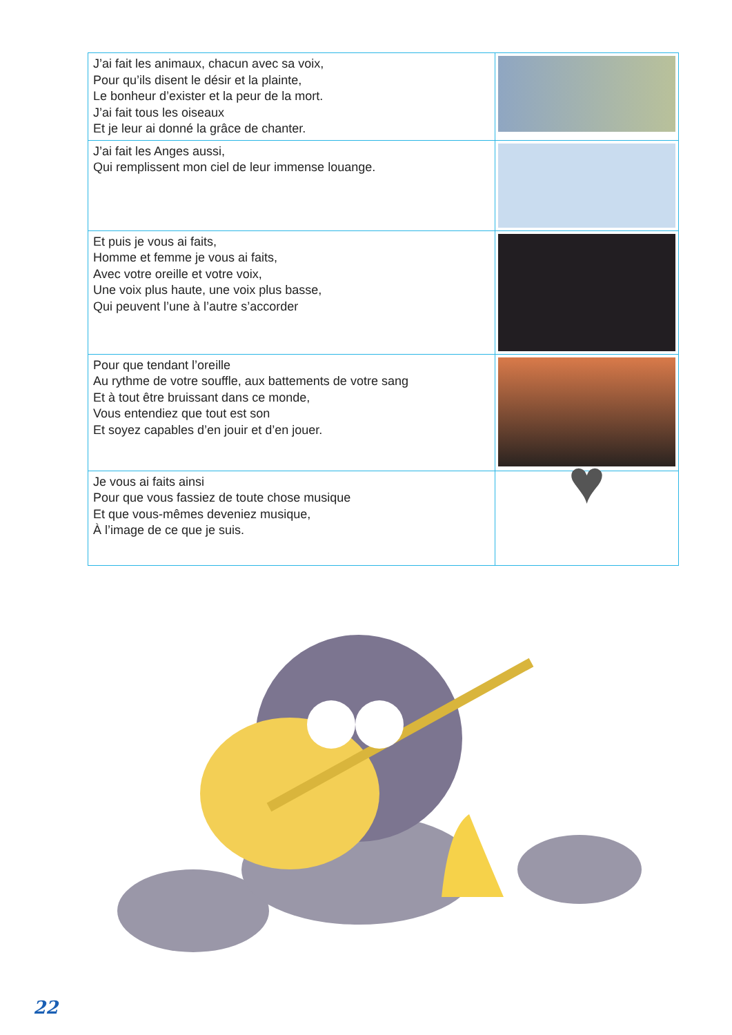| J’ai fait les animaux, chacun avec sa voix, Pour qu’ils disent le désir et la plainte, Le bonheur d’exister et la peur de la mort. J’ai fait tous les oiseaux Et je leur ai donné la grâce de chanter. | |
| J’ai fait les Anges aussi, Qui remplissent mon ciel de leur immense louange. | |
| Et puis je vous ai faits, Homme et femme je vous ai faits, Avec votre oreille et votre voix, Une voix plus haute, une voix plus basse, Qui peuvent l’une à l’autre s’accorder | |
| Pour que tendant l’oreille Au rythme de votre souffle, aux battements de votre sang Et à tout être bruissant dans ce monde, Vous entendiez que tout est son Et soyez capables d’en jouir et d’en jouer. | |
| Je vous ai faits ainsi Pour que vous fassiez de toute chose musique Et que vous-mêmes deveniez musique, À l’image de ce que je suis. | ♥ |
22